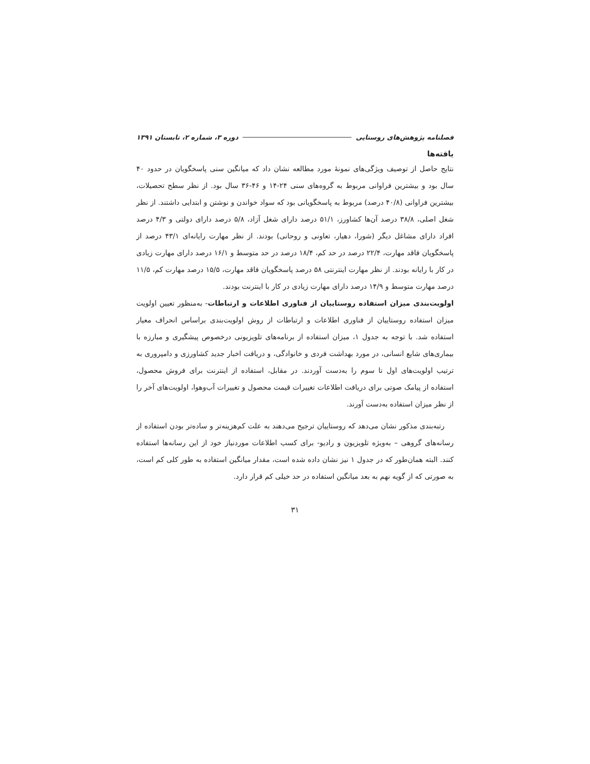فصلنامه پژوهش‌های روستایی دوره ۳، شماره ۲، تابستان ۱۳۹۱
یافته‌ها
نتایج حاصل از توصیف ویژگی‌های نمونهٔ مورد مطالعه نشان داد که میانگین سنی پاسخگویان در حدود ۴۰ سال بود و بیشترین فراوانی مربوط به گروه‌های سنی ۲۴-۱۴ و ۴۶-۳۶ سال بود. از نظر سطح تحصیلات، بیشترین فراوانی (۴۰/۸ درصد) مربوط به پاسخگویانی بود که سواد خواندن و نوشتن و ابتدایی داشتند. از نظر شغل اصلی، ۳۸/۸ درصد آن‌ها کشاورز، ۵۱/۱ درصد دارای شغل آزاد، ۵/۸ درصد دارای دولتی و ۴/۳ درصد افراد دارای مشاغل دیگر (شورا، دهیار، تعاونی و روحانی) بودند. از نظر مهارت رایانه‌ای ۴۳/۱ درصد از پاسخگویان فاقد مهارت، ۲۲/۴ درصد در حد کم، ۱۸/۴ درصد در حد متوسط و ۱۶/۱ درصد دارای مهارت زیادی در کار با رایانه بودند. از نظر مهارت اینترنتی ۵۸ درصد پاسخگویان فاقد مهارت، ۱۵/۵ درصد مهارت کم، ۱۱/۵ درصد مهارت متوسط و ۱۴/۹ درصد دارای مهارت زیادی در کار با اینترنت بودند.
اولویت‌بندی میزان استفاده روستاییان از فناوری اطلاعات و ارتباطات- به‌منظور تعیین اولویت میزان استفاده روستاییان از فناوری اطلاعات و ارتباطات از روش اولویت‌بندی براساس انحراف معیار استفاده شد. با توجه به جدول ۱، میزان استفاده از برنامه‌های تلویزیونی درخصوص پیشگیری و مبارزه با بیماری‌های شایع انسانی، در مورد بهداشت فردی و خانوادگی، و دریافت اخبار جدید کشاورزی و دامپروری به ترتیب اولویت‌های اول تا سوم را به‌دست آوردند. در مقابل، استفاده از اینترنت برای فروش محصول، استفاده از پیامک صوتی برای دریافت اطلاعات تغییرات قیمت محصول و تغییرات آب‌وهوا، اولویت‌های آخر را از نظر میزان استفاده به‌دست آورند.
رتبه‌بندی مذکور نشان می‌دهد که روستاییان ترجیح می‌دهند به علت کم‌هزینه‌تر و ساده‌تر بودن استفاده از رسانه‌های گروهی – به‌ویژه تلویزیون و رادیو- برای کسب اطلاعات موردنیاز خود از این رسانه‌ها استفاده کنند. البته همان‌طور که در جدول ۱ نیز نشان داده شده است، مقدار میانگین استفاده به طور کلی کم است، به صورتی که از گویه نهم به بعد میانگین استفاده در حد خیلی کم قرار دارد.
۳۱